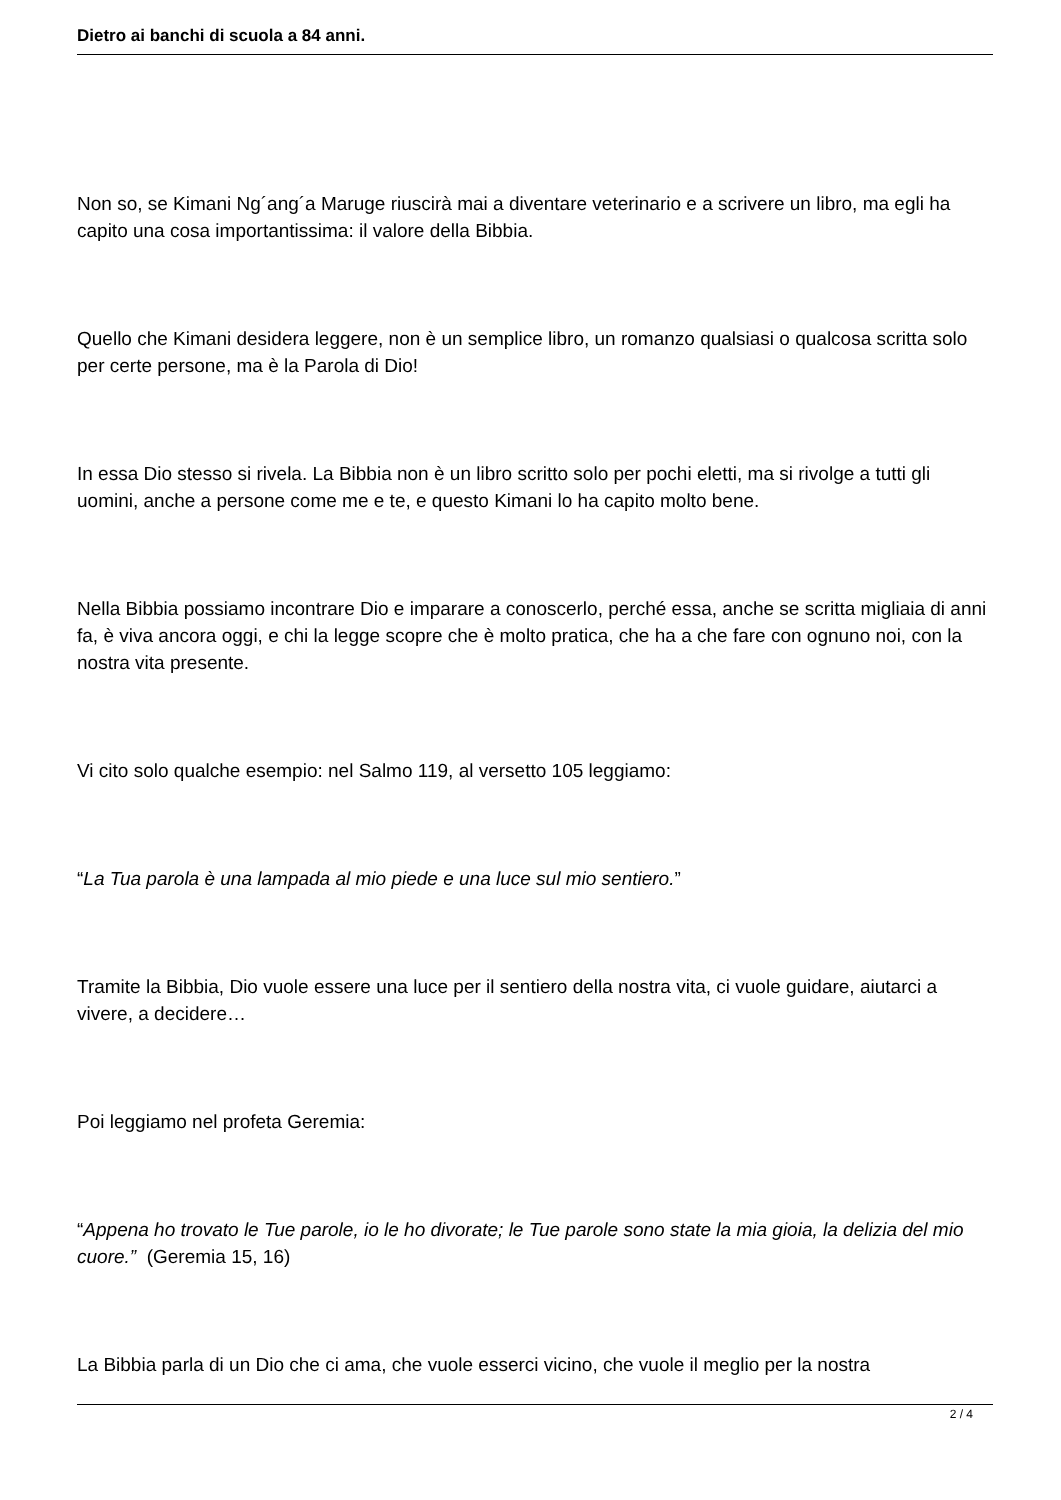Dietro ai banchi di scuola a 84 anni.
Non so, se Kimani Ng´ang´a Maruge riuscirà mai a diventare veterinario e a scrivere un libro, ma egli ha capito una cosa importantissima: il valore della Bibbia.
Quello che Kimani desidera leggere, non è un semplice libro, un romanzo qualsiasi o qualcosa scritta solo per certe persone, ma è la Parola di Dio!
In essa Dio stesso si rivela. La Bibbia non è un libro scritto solo per pochi eletti, ma si rivolge a tutti gli uomini, anche a persone come me e te, e questo Kimani lo ha capito molto bene.
Nella Bibbia possiamo incontrare Dio e imparare a conoscerlo, perché essa, anche se scritta migliaia di anni fa, è viva ancora oggi, e chi la legge scopre che è molto pratica, che ha a che fare con ognuno noi, con la nostra vita presente.
Vi cito solo qualche esempio: nel Salmo 119, al versetto 105 leggiamo:
“La Tua parola è una lampada al mio piede e una luce sul mio sentiero.”
Tramite la Bibbia, Dio vuole essere una luce per il sentiero della nostra vita, ci vuole guidare, aiutarci a vivere, a decidere…
Poi leggiamo nel profeta Geremia:
“Appena ho trovato le Tue parole, io le ho divorate; le Tue parole sono state la mia gioia, la delizia del mio cuore.” (Geremia 15, 16)
La Bibbia parla di un Dio che ci ama, che vuole esserci vicino, che vuole il meglio per la nostra
2 / 4